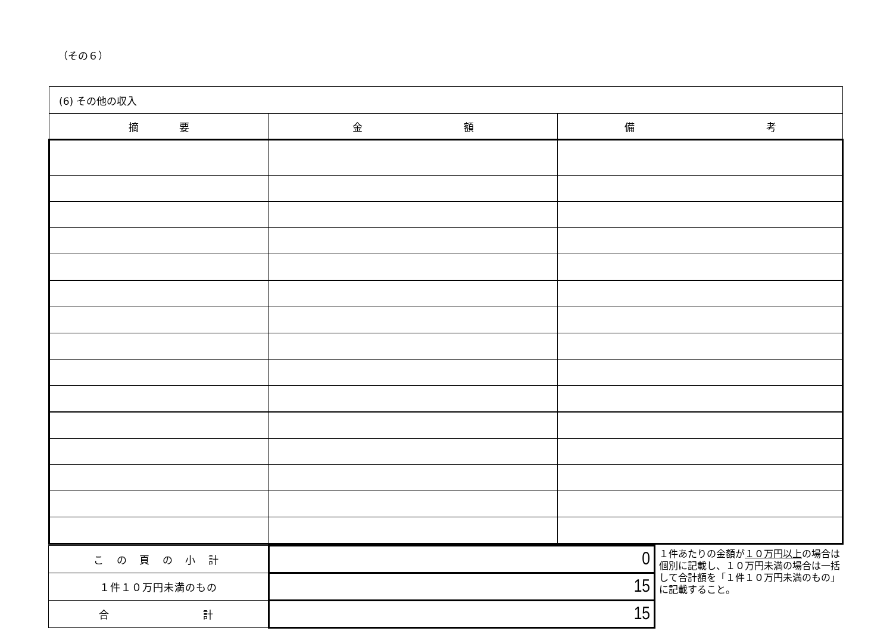（その６）
| (6) その他の収入 | | |
| 摘 要 | 金 額 | 備 考 |
| こ の 頁 の 小 計 | 0 |
| １件１０万円未満のもの | 15 |
| 合 計 | 15 |
１件あたりの金額が１０万円以上の場合は個別に記載し、１０万円未満の場合は一括して合計額を「１件１０万円未満のもの」に記載すること。